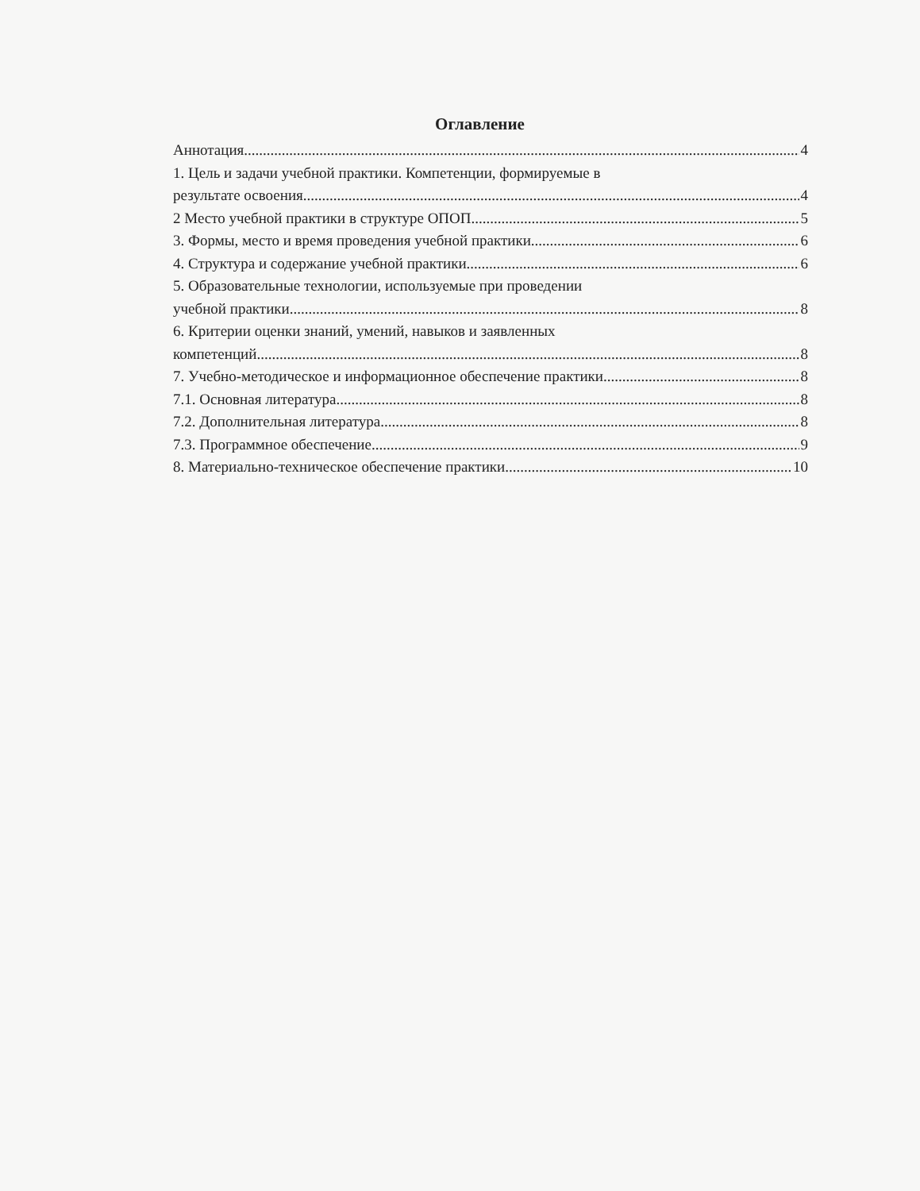Оглавление
Аннотация 4
1. Цель и задачи учебной практики. Компетенции, формируемые в
результате освоения 4
2 Место учебной практики в структуре ОПОП 5
3. Формы, место и время проведения учебной практики 6
4. Структура и содержание учебной практики 6
5. Образовательные технологии, используемые при проведении
учебной практики 8
6. Критерии оценки знаний, умений, навыков и заявленных
компетенций 8
7. Учебно-методическое и информационное обеспечение практики 8
7.1. Основная литература 8
7.2. Дополнительная литература 8
7.3. Программное обеспечение 9
8. Материально-техническое обеспечение практики 10